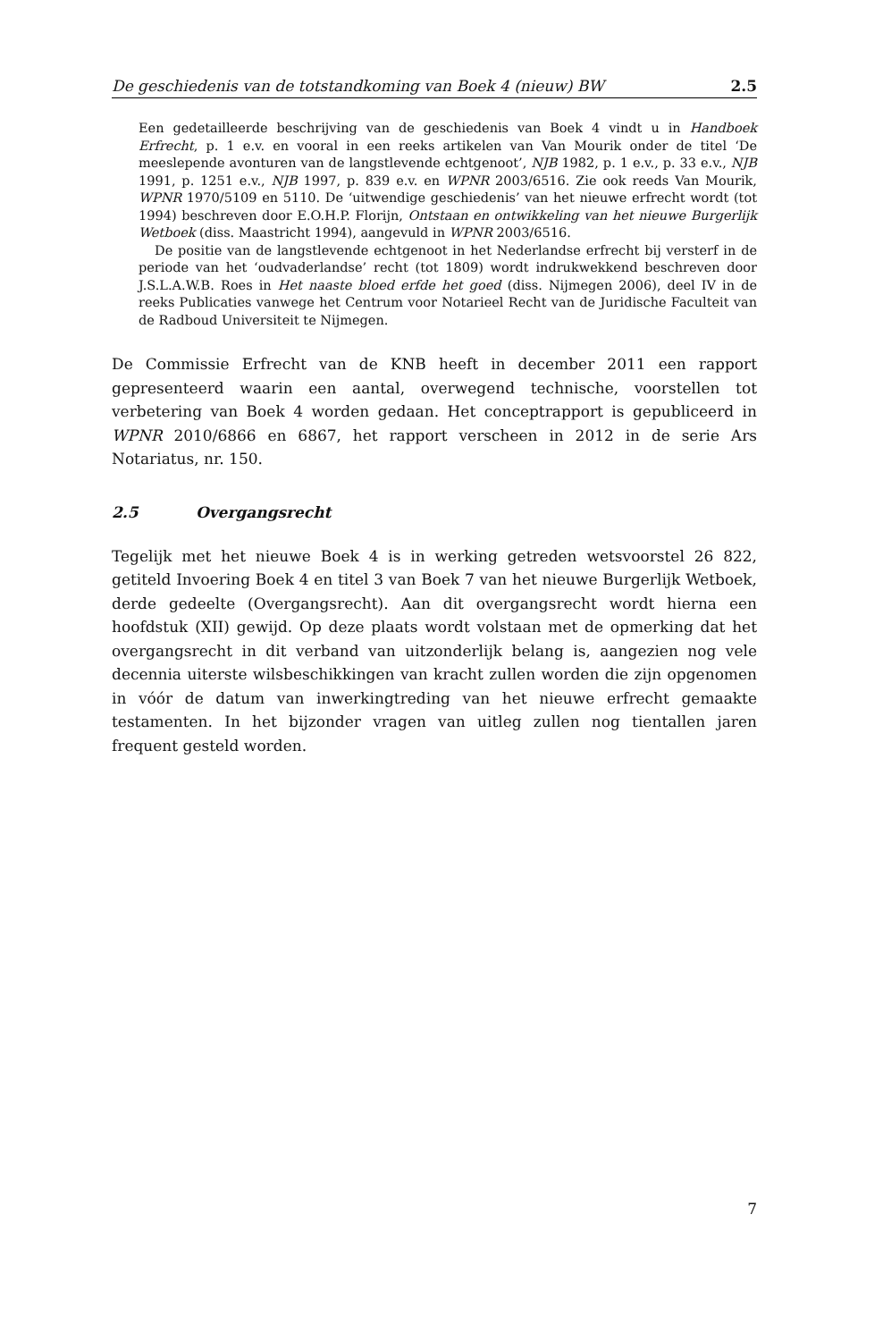De geschiedenis van de totstandkoming van Boek 4 (nieuw) BW 2.5
Een gedetailleerde beschrijving van de geschiedenis van Boek 4 vindt u in Handboek Erfrecht, p. 1 e.v. en vooral in een reeks artikelen van Van Mourik onder de titel ‘De meeslepende avonturen van de langstlevende echtgenoot’, NJB 1982, p. 1 e.v., p. 33 e.v., NJB 1991, p. 1251 e.v., NJB 1997, p. 839 e.v. en WPNR 2003/6516. Zie ook reeds Van Mourik, WPNR 1970/5109 en 5110. De ‘uitwendige geschiedenis’ van het nieuwe erfrecht wordt (tot 1994) beschreven door E.O.H.P. Florijn, Ontstaan en ontwikkeling van het nieuwe Burgerlijk Wetboek (diss. Maastricht 1994), aangevuld in WPNR 2003/6516.
De positie van de langstlevende echtgenoot in het Nederlandse erfrecht bij versterf in de periode van het ‘oudvaderlandse’ recht (tot 1809) wordt indrukwekkend beschreven door J.S.L.A.W.B. Roes in Het naaste bloed erfde het goed (diss. Nijmegen 2006), deel IV in de reeks Publicaties vanwege het Centrum voor Notarieel Recht van de Juridische Faculteit van de Radboud Universiteit te Nijmegen.
De Commissie Erfrecht van de KNB heeft in december 2011 een rapport gepresenteerd waarin een aantal, overwegend technische, voorstellen tot verbetering van Boek 4 worden gedaan. Het conceptrapport is gepubliceerd in WPNR 2010/6866 en 6867, het rapport verscheen in 2012 in de serie Ars Notariatus, nr. 150.
2.5 Overgangsrecht
Tegelijk met het nieuwe Boek 4 is in werking getreden wetsvoorstel 26 822, getiteld Invoering Boek 4 en titel 3 van Boek 7 van het nieuwe Burgerlijk Wetboek, derde gedeelte (Overgangsrecht). Aan dit overgangsrecht wordt hierna een hoofdstuk (XII) gewijd. Op deze plaats wordt volstaan met de opmerking dat het overgangsrecht in dit verband van uitzonderlijk belang is, aangezien nog vele decennia uiterste wilsbeschikkingen van kracht zullen worden die zijn opgenomen in vóór de datum van inwerkingtreding van het nieuwe erfrecht gemaakte testamenten. In het bijzonder vragen van uitleg zullen nog tientallen jaren frequent gesteld worden.
7